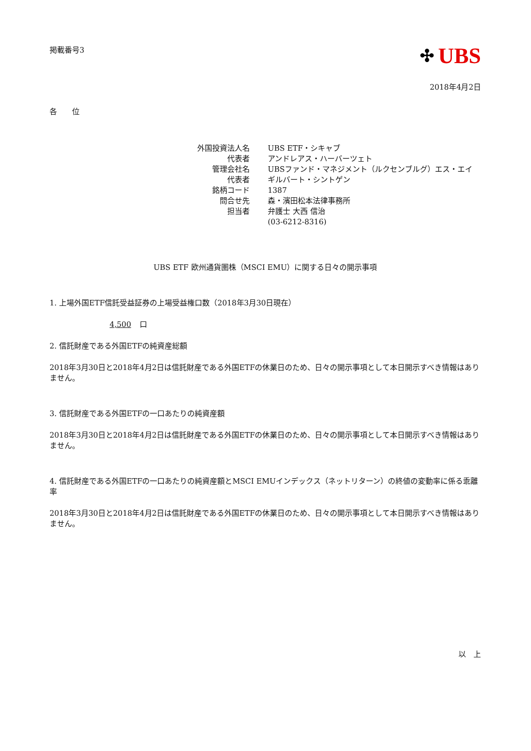掲載番号3
✣ UBS
2018年4月2日
各　　位
| 外国投資法人名 | UBS ETF・シキャブ |
| 代表者 | アンドレアス・ハーバーツェト |
| 管理会社名 | UBSファンド・マネジメント（ルクセンブルグ）エス・エイ |
| 代表者 | ギルバート・シントゲン |
| 銘柄コード | 1387 |
| 問合せ先 | 森・濱田松本法律事務所 |
| 担当者 | 弁護士 大西 信治 |
| | (03-6212-8316) |
UBS ETF 欧州通貨圏株（MSCI EMU）に関する日々の開示事項
1. 上場外国ETF信託受益証券の上場受益権口数（2018年3月30日現在）
4,500 口
2. 信託財産である外国ETFの純資産総額
2018年3月30日と2018年4月2日は信託財産である外国ETFの休業日のため、日々の開示事項として本日開示すべき情報はありません。
3. 信託財産である外国ETFの一口あたりの純資産額
2018年3月30日と2018年4月2日は信託財産である外国ETFの休業日のため、日々の開示事項として本日開示すべき情報はありません。
4. 信託財産である外国ETFの一口あたりの純資産額とMSCI EMUインデックス（ネットリターン）の終値の変動率に係る乖離率
2018年3月30日と2018年4月2日は信託財産である外国ETFの休業日のため、日々の開示事項として本日開示すべき情報はありません。
以　上